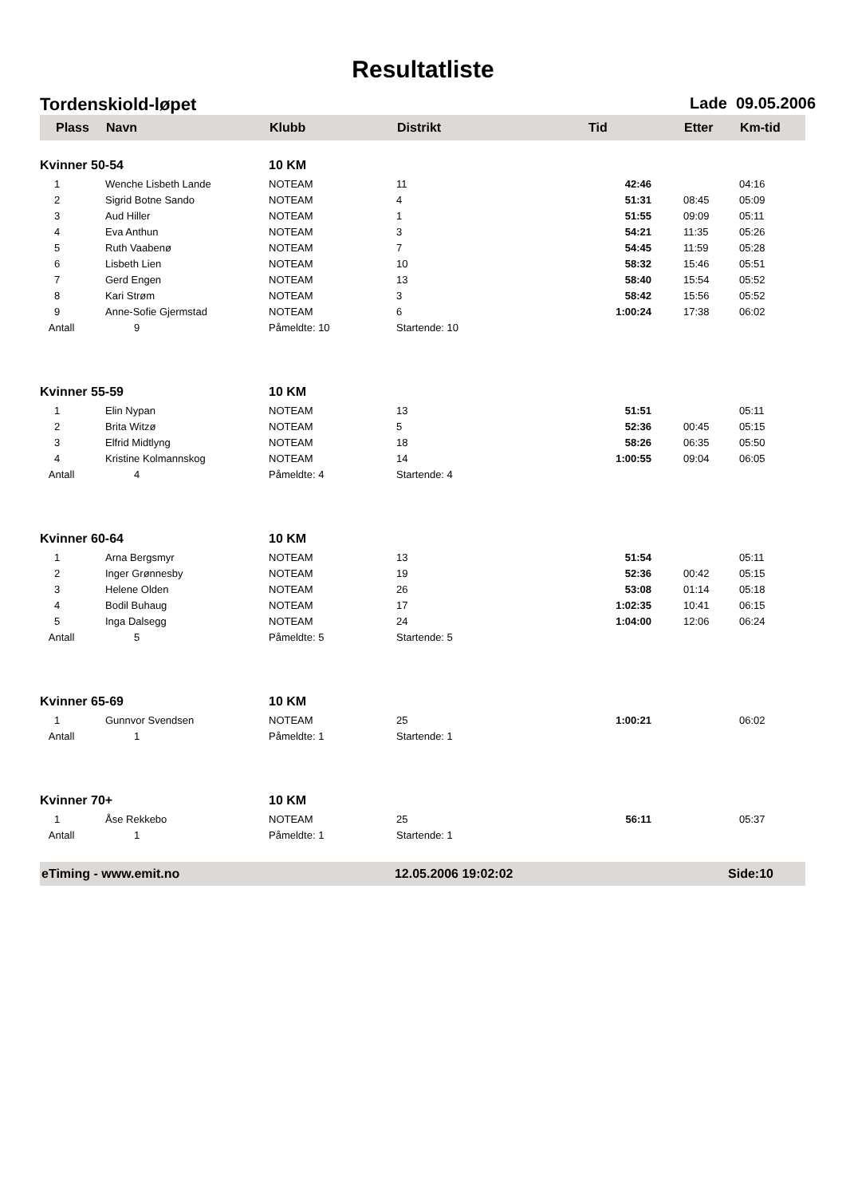Resultatliste
Tordenskiold-løpet Lade 09.05.2006
| Plass | Navn | Klubb | Distrikt | Tid | Etter | Km-tid |
| --- | --- | --- | --- | --- | --- | --- |
| Kvinner 50-54 | | 10 KM | | | | |
| 1 | Wenche Lisbeth Lande | NOTEAM | 11 | 42:46 | | 04:16 |
| 2 | Sigrid Botne Sando | NOTEAM | 4 | 51:31 | 08:45 | 05:09 |
| 3 | Aud Hiller | NOTEAM | 1 | 51:55 | 09:09 | 05:11 |
| 4 | Eva Anthun | NOTEAM | 3 | 54:21 | 11:35 | 05:26 |
| 5 | Ruth Vaabenø | NOTEAM | 7 | 54:45 | 11:59 | 05:28 |
| 6 | Lisbeth Lien | NOTEAM | 10 | 58:32 | 15:46 | 05:51 |
| 7 | Gerd Engen | NOTEAM | 13 | 58:40 | 15:54 | 05:52 |
| 8 | Kari Strøm | NOTEAM | 3 | 58:42 | 15:56 | 05:52 |
| 9 | Anne-Sofie Gjermstad | NOTEAM | 6 | 1:00:24 | 17:38 | 06:02 |
| Antall | 9 | Påmeldte: 10 | Startende: 10 | | | |
| Kvinner 55-59 | | 10 KM | | | | |
| 1 | Elin Nypan | NOTEAM | 13 | 51:51 | | 05:11 |
| 2 | Brita Witzø | NOTEAM | 5 | 52:36 | 00:45 | 05:15 |
| 3 | Elfrid Midtlyng | NOTEAM | 18 | 58:26 | 06:35 | 05:50 |
| 4 | Kristine Kolmannskog | NOTEAM | 14 | 1:00:55 | 09:04 | 06:05 |
| Antall | 4 | Påmeldte: 4 | Startende: 4 | | | |
| Kvinner 60-64 | | 10 KM | | | | |
| 1 | Arna Bergsmyr | NOTEAM | 13 | 51:54 | | 05:11 |
| 2 | Inger Grønnesby | NOTEAM | 19 | 52:36 | 00:42 | 05:15 |
| 3 | Helene Olden | NOTEAM | 26 | 53:08 | 01:14 | 05:18 |
| 4 | Bodil Buhaug | NOTEAM | 17 | 1:02:35 | 10:41 | 06:15 |
| 5 | Inga Dalsegg | NOTEAM | 24 | 1:04:00 | 12:06 | 06:24 |
| Antall | 5 | Påmeldte: 5 | Startende: 5 | | | |
| Kvinner 65-69 | | 10 KM | | | | |
| 1 | Gunnvor Svendsen | NOTEAM | 25 | 1:00:21 | | 06:02 |
| Antall | 1 | Påmeldte: 1 | Startende: 1 | | | |
| Kvinner 70+ | | 10 KM | | | | |
| 1 | Åse Rekkebo | NOTEAM | 25 | 56:11 | | 05:37 |
| Antall | 1 | Påmeldte: 1 | Startende: 1 | | | |
eTiming - www.emit.no 12.05.2006 19:02:02 Side:10